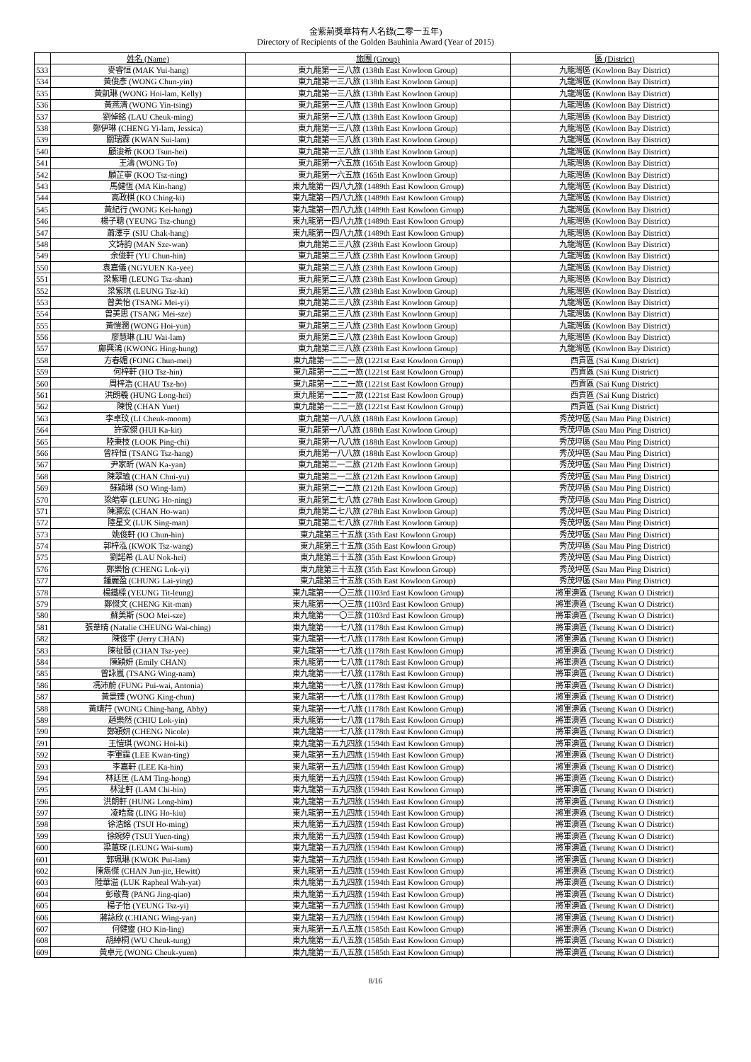金紫荊獎章持有人名錄(二零一五年)
Directory of Recipients of the Golden Bauhinia Award (Year of 2015)
| | 姓名 (Name) | 旅團 (Group) | 區 (District) |
| --- | --- | --- | --- |
| 533 | 麥睿恒 (MAK Yui-hang) | 東九龍第一三八旅 (138th East Kowloon Group) | 九龍灣區 (Kowloon Bay District) |
| 534 | 黃俊彥 (WONG Chun-yin) | 東九龍第一三八旅 (138th East Kowloon Group) | 九龍灣區 (Kowloon Bay District) |
| 535 | 黃凱琳 (WONG Hoi-lam, Kelly) | 東九龍第一三八旅 (138th East Kowloon Group) | 九龍灣區 (Kowloon Bay District) |
| 536 | 黃燕清 (WONG Yin-tsing) | 東九龍第一三八旅 (138th East Kowloon Group) | 九龍灣區 (Kowloon Bay District) |
| 537 | 劉倬銘 (LAU Cheuk-ming) | 東九龍第一三八旅 (138th East Kowloon Group) | 九龍灣區 (Kowloon Bay District) |
| 538 | 鄭伊琳 (CHENG Yi-lam, Jessica) | 東九龍第一三八旅 (138th East Kowloon Group) | 九龍灣區 (Kowloon Bay District) |
| 539 | 關瑞霖 (KWAN Sui-lam) | 東九龍第一三八旅 (138th East Kowloon Group) | 九龍灣區 (Kowloon Bay District) |
| 540 | 顧浚希 (KOO Tsun-hei) | 東九龍第一三八旅 (138th East Kowloon Group) | 九龍灣區 (Kowloon Bay District) |
| 541 | 王濤 (WONG To) | 東九龍第一六五旅 (165th East Kowloon Group) | 九龍灣區 (Kowloon Bay District) |
| 542 | 顧芷寧 (KOO Tsz-ning) | 東九龍第一六五旅 (165th East Kowloon Group) | 九龍灣區 (Kowloon Bay District) |
| 543 | 馬健恆 (MA Kin-hang) | 東九龍第一四八九旅 (1489th East Kowloon Group) | 九龍灣區 (Kowloon Bay District) |
| 544 | 高政棋 (KO Ching-ki) | 東九龍第一四八九旅 (1489th East Kowloon Group) | 九龍灣區 (Kowloon Bay District) |
| 545 | 黃紀行 (WONG Kei-hang) | 東九龍第一四八九旅 (1489th East Kowloon Group) | 九龍灣區 (Kowloon Bay District) |
| 546 | 楊子聰 (YEUNG Tsz-chung) | 東九龍第一四八九旅 (1489th East Kowloon Group) | 九龍灣區 (Kowloon Bay District) |
| 547 | 蕭澤亨 (SIU Chak-hang) | 東九龍第一四八九旅 (1489th East Kowloon Group) | 九龍灣區 (Kowloon Bay District) |
| 548 | 文詩韵 (MAN Sze-wan) | 東九龍第二三八旅 (238th East Kowloon Group) | 九龍灣區 (Kowloon Bay District) |
| 549 | 余俊軒 (YU Chun-hin) | 東九龍第二三八旅 (238th East Kowloon Group) | 九龍灣區 (Kowloon Bay District) |
| 550 | 袁嘉儀 (NGYUEN Ka-yee) | 東九龍第二三八旅 (238th East Kowloon Group) | 九龍灣區 (Kowloon Bay District) |
| 551 | 梁紫珊 (LEUNG Tsz-shan) | 東九龍第二三八旅 (238th East Kowloon Group) | 九龍灣區 (Kowloon Bay District) |
| 552 | 梁紫琪 (LEUNG Tsz-ki) | 東九龍第二三八旅 (238th East Kowloon Group) | 九龍灣區 (Kowloon Bay District) |
| 553 | 曾美怡 (TSANG Mei-yi) | 東九龍第二三八旅 (238th East Kowloon Group) | 九龍灣區 (Kowloon Bay District) |
| 554 | 曾美思 (TSANG Mei-sze) | 東九龍第二三八旅 (238th East Kowloon Group) | 九龍灣區 (Kowloon Bay District) |
| 555 | 黃愷潤 (WONG Hoi-yun) | 東九龍第二三八旅 (238th East Kowloon Group) | 九龍灣區 (Kowloon Bay District) |
| 556 | 廖慧琳 (LIU Wai-lam) | 東九龍第二三八旅 (238th East Kowloon Group) | 九龍灣區 (Kowloon Bay District) |
| 557 | 鄺興鴻 (KWONG Hing-hung) | 東九龍第二三八旅 (238th East Kowloon Group) | 九龍灣區 (Kowloon Bay District) |
| 558 | 方春媚 (FONG Chun-mei) | 東九龍第一二二一旅 (1221st East Kowloon Group) | 西貢區 (Sai Kung District) |
| 559 | 何梓軒 (HO Tsz-hin) | 東九龍第一二二一旅 (1221st East Kowloon Group) | 西貢區 (Sai Kung District) |
| 560 | 周梓浩 (CHAU Tsz-ho) | 東九龍第一二二一旅 (1221st East Kowloon Group) | 西貢區 (Sai Kung District) |
| 561 | 洪朗羲 (HUNG Long-hei) | 東九龍第一二二一旅 (1221st East Kowloon Group) | 西貢區 (Sai Kung District) |
| 562 | 陳悅 (CHAN Yuet) | 東九龍第一二二一旅 (1221st East Kowloon Group) | 西貢區 (Sai Kung District) |
| 563 | 李卓玟 (LI Cheuk-moom) | 東九龍第一八八旅 (188th East Kowloon Group) | 秀茂坪區 (Sau Mau Ping District) |
| 564 | 許家傑 (HUI Ka-kit) | 東九龍第一八八旅 (188th East Kowloon Group) | 秀茂坪區 (Sau Mau Ping District) |
| 565 | 陸秉枝 (LOOK Ping-chi) | 東九龍第一八八旅 (188th East Kowloon Group) | 秀茂坪區 (Sau Mau Ping District) |
| 566 | 曾梓恒 (TSANG Tsz-hang) | 東九龍第一八八旅 (188th East Kowloon Group) | 秀茂坪區 (Sau Mau Ping District) |
| 567 | 尹家昕 (WAN Ka-yan) | 東九龍第二一二旅 (212th East Kowloon Group) | 秀茂坪區 (Sau Mau Ping District) |
| 568 | 陳翠瑜 (CHAN Chui-yu) | 東九龍第二一二旅 (212th East Kowloon Group) | 秀茂坪區 (Sau Mau Ping District) |
| 569 | 蘇穎琳 (SO Wing-lam) | 東九龍第二一二旅 (212th East Kowloon Group) | 秀茂坪區 (Sau Mau Ping District) |
| 570 | 梁皓寧 (LEUNG Ho-ning) | 東九龍第二七八旅 (278th East Kowloon Group) | 秀茂坪區 (Sau Mau Ping District) |
| 571 | 陳灝宏 (CHAN Ho-wan) | 東九龍第二七八旅 (278th East Kowloon Group) | 秀茂坪區 (Sau Mau Ping District) |
| 572 | 陸星文 (LUK Sing-man) | 東九龍第二七八旅 (278th East Kowloon Group) | 秀茂坪區 (Sau Mau Ping District) |
| 573 | 姚俊軒 (IO Chun-hin) | 東九龍第三十五旅 (35th East Kowloon Group) | 秀茂坪區 (Sau Mau Ping District) |
| 574 | 郭梓泓 (KWOK Tsz-wang) | 東九龍第三十五旅 (35th East Kowloon Group) | 秀茂坪區 (Sau Mau Ping District) |
| 575 | 劉諾希 (LAU Nok-hei) | 東九龍第三十五旅 (35th East Kowloon Group) | 秀茂坪區 (Sau Mau Ping District) |
| 576 | 鄭樂怡 (CHENG Lok-yi) | 東九龍第三十五旅 (35th East Kowloon Group) | 秀茂坪區 (Sau Mau Ping District) |
| 577 | 鍾麗盈 (CHUNG Lai-ying) | 東九龍第三十五旅 (35th East Kowloon Group) | 秀茂坪區 (Sau Mau Ping District) |
| 578 | 楊鐵樑 (YEUNG Tit-leung) | 東九龍第一一〇三旅 (1103rd East Kowloon Group) | 將軍澳區 (Tseung Kwan O District) |
| 579 | 鄭傑文 (CHENG Kit-man) | 東九龍第一一〇三旅 (1103rd East Kowloon Group) | 將軍澳區 (Tseung Kwan O District) |
| 580 | 蘇美斯 (SOO Mei-sze) | 東九龍第一一〇三旅 (1103rd East Kowloon Group) | 將軍澳區 (Tseung Kwan O District) |
| 581 | 張葦晴 (Natalie CHEUNG Wai-ching) | 東九龍第一一七八旅 (1178th East Kowloon Group) | 將軍澳區 (Tseung Kwan O District) |
| 582 | 陳俊宇 (Jerry CHAN) | 東九龍第一一七八旅 (1178th East Kowloon Group) | 將軍澳區 (Tseung Kwan O District) |
| 583 | 陳祉頤 (CHAN Tsz-yee) | 東九龍第一一七八旅 (1178th East Kowloon Group) | 將軍澳區 (Tseung Kwan O District) |
| 584 | 陳穎妍 (Emily CHAN) | 東九龍第一一七八旅 (1178th East Kowloon Group) | 將軍澳區 (Tseung Kwan O District) |
| 585 | 曾詠嵐 (TSANG Wing-nam) | 東九龍第一一七八旅 (1178th East Kowloon Group) | 將軍澳區 (Tseung Kwan O District) |
| 586 | 馮沛蔚 (FUNG Pui-wai, Antonia) | 東九龍第一一七八旅 (1178th East Kowloon Group) | 將軍澳區 (Tseung Kwan O District) |
| 587 | 黃景臻 (WONG King-chun) | 東九龍第一一七八旅 (1178th East Kowloon Group) | 將軍澳區 (Tseung Kwan O District) |
| 588 | 黃靖荇 (WONG Ching-hang, Abby) | 東九龍第一一七八旅 (1178th East Kowloon Group) | 將軍澳區 (Tseung Kwan O District) |
| 589 | 趙樂然 (CHIU Lok-yin) | 東九龍第一一七八旅 (1178th East Kowloon Group) | 將軍澳區 (Tseung Kwan O District) |
| 590 | 鄭穎妍 (CHENG Nicole) | 東九龍第一一七八旅 (1178th East Kowloon Group) | 將軍澳區 (Tseung Kwan O District) |
| 591 | 王愷琪 (WONG Hoi-ki) | 東九龍第一五九四旅 (1594th East Kowloon Group) | 將軍澳區 (Tseung Kwan O District) |
| 592 | 李軍霆 (LEE Kwan-ting) | 東九龍第一五九四旅 (1594th East Kowloon Group) | 將軍澳區 (Tseung Kwan O District) |
| 593 | 李嘉軒 (LEE Ka-hin) | 東九龍第一五九四旅 (1594th East Kowloon Group) | 將軍澳區 (Tseung Kwan O District) |
| 594 | 林廷匡 (LAM Ting-hong) | 東九龍第一五九四旅 (1594th East Kowloon Group) | 將軍澳區 (Tseung Kwan O District) |
| 595 | 林沚軒 (LAM Chi-hin) | 東九龍第一五九四旅 (1594th East Kowloon Group) | 將軍澳區 (Tseung Kwan O District) |
| 596 | 洪朗軒 (HUNG Long-him) | 東九龍第一五九四旅 (1594th East Kowloon Group) | 將軍澳區 (Tseung Kwan O District) |
| 597 | 凌皓喬 (LING Ho-kiu) | 東九龍第一五九四旅 (1594th East Kowloon Group) | 將軍澳區 (Tseung Kwan O District) |
| 598 | 徐浩銘 (TSUI Ho-ming) | 東九龍第一五九四旅 (1594th East Kowloon Group) | 將軍澳區 (Tseung Kwan O District) |
| 599 | 徐婉婷 (TSUI Yuen-ting) | 東九龍第一五九四旅 (1594th East Kowloon Group) | 將軍澳區 (Tseung Kwan O District) |
| 600 | 梁蕙琛 (LEUNG Wai-sum) | 東九龍第一五九四旅 (1594th East Kowloon Group) | 將軍澳區 (Tseung Kwan O District) |
| 601 | 郭珮琳 (KWOK Pui-lam) | 東九龍第一五九四旅 (1594th East Kowloon Group) | 將軍澳區 (Tseung Kwan O District) |
| 602 | 陳雋傑 (CHAN Jun-jie, Hewitt) | 東九龍第一五九四旅 (1594th East Kowloon Group) | 將軍澳區 (Tseung Kwan O District) |
| 603 | 陸華溢 (LUK Rapheal Wah-yat) | 東九龍第一五九四旅 (1594th East Kowloon Group) | 將軍澳區 (Tseung Kwan O District) |
| 604 | 彭敬喬 (PANG Jing-qiao) | 東九龍第一五九四旅 (1594th East Kowloon Group) | 將軍澳區 (Tseung Kwan O District) |
| 605 | 楊子怡 (YEUNG Tsz-yi) | 東九龍第一五九四旅 (1594th East Kowloon Group) | 將軍澳區 (Tseung Kwan O District) |
| 606 | 蔣詠欣 (CHIANG Wing-yan) | 東九龍第一五九四旅 (1594th East Kowloon Group) | 將軍澳區 (Tseung Kwan O District) |
| 607 | 何健靈 (HO Kin-ling) | 東九龍第一五八五旅 (1585th East Kowloon Group) | 將軍澳區 (Tseung Kwan O District) |
| 608 | 胡綽桐 (WU Cheuk-tung) | 東九龍第一五八五旅 (1585th East Kowloon Group) | 將軍澳區 (Tseung Kwan O District) |
| 609 | 黃卓元 (WONG Cheuk-yuen) | 東九龍第一五八五旅 (1585th East Kowloon Group) | 將軍澳區 (Tseung Kwan O District) |
8/16